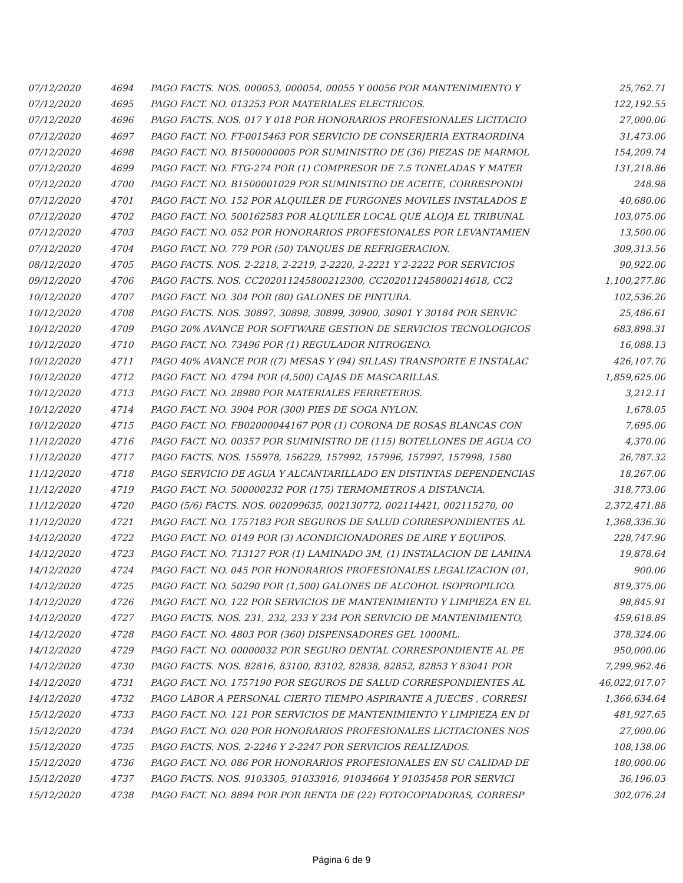| 07/12/2020 | 4694 | PAGO FACTS. NOS. 000053, 000054, 00055 Y 00056 POR MANTENIMIENTO Y | 25,762.71 |
| 07/12/2020 | 4695 | PAGO FACT. NO. 013253 POR MATERIALES ELECTRICOS. | 122,192.55 |
| 07/12/2020 | 4696 | PAGO FACTS. NOS. 017 Y 018 POR HONORARIOS PROFESIONALES LICITACIO | 27,000.00 |
| 07/12/2020 | 4697 | PAGO FACT. NO. FT-0015463 POR SERVICIO DE CONSERJERIA EXTRAORDINA | 31,473.00 |
| 07/12/2020 | 4698 | PAGO FACT. NO. B1500000005 POR SUMINISTRO DE (36) PIEZAS DE MARMOL | 154,209.74 |
| 07/12/2020 | 4699 | PAGO FACT. NO. FTG-274 POR (1) COMPRESOR DE 7.5 TONELADAS Y MATER | 131,218.86 |
| 07/12/2020 | 4700 | PAGO FACT. NO. B1500001029 POR SUMINISTRO DE ACEITE, CORRESPONDI | 248.98 |
| 07/12/2020 | 4701 | PAGO FACT. NO. 152 POR ALQUILER DE FURGONES MOVILES INSTALADOS E | 40,680.00 |
| 07/12/2020 | 4702 | PAGO FACT. NO. 500162583 POR ALQUILER LOCAL QUE ALOJA EL TRIBUNAL | 103,075.00 |
| 07/12/2020 | 4703 | PAGO FACT. NO. 052 POR HONORARIOS PROFESIONALES POR LEVANTAMIEN | 13,500.00 |
| 07/12/2020 | 4704 | PAGO FACT. NO. 779 POR (50) TANQUES DE REFRIGERACION. | 309,313.56 |
| 08/12/2020 | 4705 | PAGO FACTS. NOS. 2-2218, 2-2219, 2-2220, 2-2221 Y 2-2222 POR SERVICIOS | 90,922.00 |
| 09/12/2020 | 4706 | PAGO FACTS. NOS. CC202011245800212300, CC202011245800214618, CC2 | 1,100,277.80 |
| 10/12/2020 | 4707 | PAGO FACT. NO. 304 POR (80) GALONES DE PINTURA. | 102,536.20 |
| 10/12/2020 | 4708 | PAGO FACTS. NOS. 30897, 30898, 30899, 30900, 30901 Y 30184 POR SERVIC | 25,486.61 |
| 10/12/2020 | 4709 | PAGO 20% AVANCE POR SOFTWARE GESTION DE SERVICIOS TECNOLOGICOS | 683,898.31 |
| 10/12/2020 | 4710 | PAGO FACT. NO. 73496 POR (1) REGULADOR NITROGENO. | 16,088.13 |
| 10/12/2020 | 4711 | PAGO 40% AVANCE POR ((7) MESAS Y (94) SILLAS) TRANSPORTE E INSTALAC | 426,107.70 |
| 10/12/2020 | 4712 | PAGO FACT. NO. 4794 POR (4,500) CAJAS DE MASCARILLAS. | 1,859,625.00 |
| 10/12/2020 | 4713 | PAGO FACT. NO. 28980 POR MATERIALES FERRETEROS. | 3,212.11 |
| 10/12/2020 | 4714 | PAGO FACT. NO. 3904 POR (300) PIES DE SOGA NYLON. | 1,678.05 |
| 10/12/2020 | 4715 | PAGO FACT. NO. FB02000044167 POR (1) CORONA DE ROSAS BLANCAS CON | 7,695.00 |
| 11/12/2020 | 4716 | PAGO FACT. NO. 00357 POR SUMINISTRO DE (115) BOTELLONES DE AGUA CO | 4,370.00 |
| 11/12/2020 | 4717 | PAGO FACTS. NOS. 155978, 156229, 157992, 157996, 157997, 157998, 1580 | 26,787.32 |
| 11/12/2020 | 4718 | PAGO SERVICIO DE AGUA Y ALCANTARILLADO EN DISTINTAS DEPENDENCIAS | 18,267.00 |
| 11/12/2020 | 4719 | PAGO FACT. NO. 500000232 POR (175) TERMOMETROS A DISTANCIA. | 318,773.00 |
| 11/12/2020 | 4720 | PAGO (5/6) FACTS. NOS. 002099635, 002130772, 002114421, 002115270, 00 | 2,372,471.88 |
| 11/12/2020 | 4721 | PAGO FACT. NO. 1757183 POR SEGUROS DE SALUD CORRESPONDIENTES AL | 1,368,336.30 |
| 14/12/2020 | 4722 | PAGO FACT. NO. 0149 POR (3) ACONDICIONADORES DE AIRE Y EQUIPOS. | 228,747.90 |
| 14/12/2020 | 4723 | PAGO FACT. NO. 713127 POR (1) LAMINADO 3M, (1) INSTALACION DE LAMINA | 19,878.64 |
| 14/12/2020 | 4724 | PAGO FACT. NO. 045 POR HONORARIOS PROFESIONALES LEGALIZACION (01, | 900.00 |
| 14/12/2020 | 4725 | PAGO FACT. NO. 50290 POR (1,500) GALONES DE ALCOHOL ISOPROPILICO. | 819,375.00 |
| 14/12/2020 | 4726 | PAGO FACT. NO. 122 POR SERVICIOS DE MANTENIMIENTO Y LIMPIEZA EN EL | 98,845.91 |
| 14/12/2020 | 4727 | PAGO FACTS. NOS. 231, 232, 233 Y 234 POR SERVICIO DE MANTENIMIENTO, | 459,618.89 |
| 14/12/2020 | 4728 | PAGO FACT. NO. 4803 POR (360) DISPENSADORES GEL 1000ML. | 378,324.00 |
| 14/12/2020 | 4729 | PAGO FACT. NO. 00000032 POR SEGURO DENTAL CORRESPONDIENTE AL PE | 950,000.00 |
| 14/12/2020 | 4730 | PAGO FACTS. NOS. 82816, 83100, 83102, 82838, 82852, 82853 Y 83041 POR | 7,299,962.46 |
| 14/12/2020 | 4731 | PAGO FACT. NO. 1757190 POR SEGUROS DE SALUD CORRESPONDIENTES AL | 46,022,017.07 |
| 14/12/2020 | 4732 | PAGO LABOR A PERSONAL CIERTO TIEMPO ASPIRANTE A JUECES , CORRESI | 1,366,634.64 |
| 15/12/2020 | 4733 | PAGO FACT. NO. 121 POR SERVICIOS DE MANTENIMIENTO Y LIMPIEZA EN DI | 481,927.65 |
| 15/12/2020 | 4734 | PAGO FACT. NO. 020 POR HONORARIOS PROFESIONALES LICITACIONES NOS | 27,000.00 |
| 15/12/2020 | 4735 | PAGO FACTS. NOS. 2-2246 Y 2-2247 POR SERVICIOS REALIZADOS. | 108,138.00 |
| 15/12/2020 | 4736 | PAGO FACT. NO. 086 POR HONORARIOS PROFESIONALES EN SU CALIDAD DE | 180,000.00 |
| 15/12/2020 | 4737 | PAGO FACTS. NOS. 9103305, 91033916, 91034664 Y 91035458 POR SERVICI | 36,196.03 |
| 15/12/2020 | 4738 | PAGO FACT. NO. 8894 POR POR RENTA DE (22) FOTOCOPIADORAS, CORRESP | 302,076.24 |
Página 6 de 9